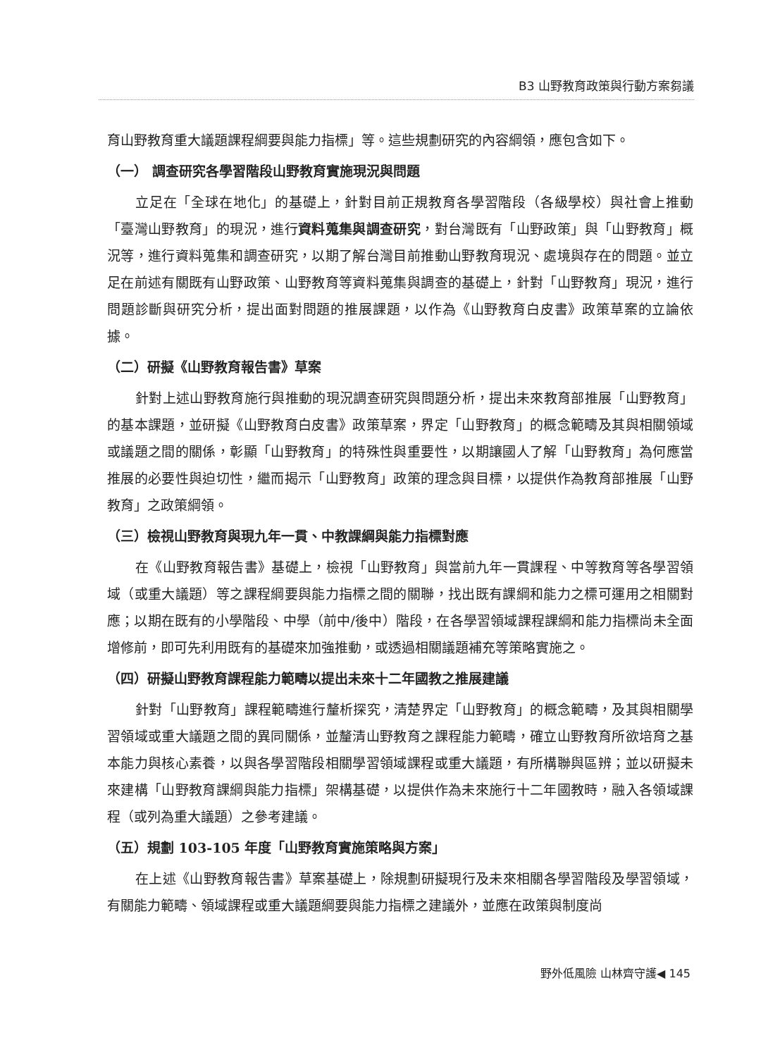B3 山野教育政策與行動方案芻議
育山野教育重大議題課程綱要與能力指標」等。這些規劃研究的內容綱領，應包含如下。
（一） 調查研究各學習階段山野教育實施現況與問題
立足在「全球在地化」的基礎上，針對目前正規教育各學習階段（各級學校）與社會上推動「臺灣山野教育」的現況，進行資料蒐集與調查研究，對台灣既有「山野政策」與「山野教育」概況等，進行資料蒐集和調查研究，以期了解台灣目前推動山野教育現況、處境與存在的問題。並立足在前述有關既有山野政策、山野教育等資料蒐集與調查的基礎上，針對「山野教育」現況，進行問題診斷與研究分析，提出面對問題的推展課題，以作為《山野教育白皮書》政策草案的立論依據。
（二）研擬《山野教育報告書》草案
針對上述山野教育施行與推動的現況調查研究與問題分析，提出未來教育部推展「山野教育」的基本課題，並研擬《山野教育白皮書》政策草案，界定「山野教育」的概念範疇及其與相關領域或議題之間的關係，彰顯「山野教育」的特殊性與重要性，以期讓國人了解「山野教育」為何應當推展的必要性與迫切性，繼而揭示「山野教育」政策的理念與目標，以提供作為教育部推展「山野教育」之政策綱領。
（三）檢視山野教育與現九年一貫、中教課綱與能力指標對應
在《山野教育報告書》基礎上，檢視「山野教育」與當前九年一貫課程、中等教育等各學習領域（或重大議題）等之課程綱要與能力指標之間的關聯，找出既有課綱和能力之標可運用之相關對應；以期在既有的小學階段、中學（前中/後中）階段，在各學習領域課程課綱和能力指標尚未全面增修前，即可先利用既有的基礎來加強推動，或透過相關議題補充等策略實施之。
（四）研擬山野教育課程能力範疇以提出未來十二年國教之推展建議
針對「山野教育」課程範疇進行釐析探究，清楚界定「山野教育」的概念範疇，及其與相關學習領域或重大議題之間的異同關係，並釐清山野教育之課程能力範疇，確立山野教育所欲培育之基本能力與核心素養，以與各學習階段相關學習領域課程或重大議題，有所構聯與區辨；並以研擬未來建構「山野教育課綱與能力指標」架構基礎，以提供作為未來施行十二年國教時，融入各領域課程（或列為重大議題）之參考建議。
（五）規劃 103-105 年度「山野教育實施策略與方案」
在上述《山野教育報告書》草案基礎上，除規劃研擬現行及未來相關各學習階段及學習領域，有關能力範疇、領域課程或重大議題綱要與能力指標之建議外，並應在政策與制度尚
野外低風險 山林齊守護◀ 145